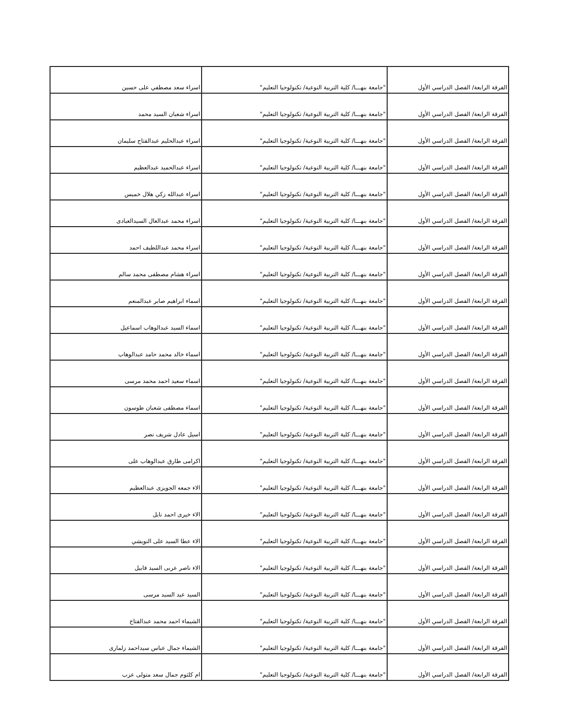| الفرقة الرابعة/ الفصل الدراسي الأول | "جامعة بنهـــا/ كلية التربية النوعية/ تكنولوجيا التعليم" | اسراء سعد مصطفي على حسين |
| الفرقة الرابعة/ الفصل الدراسي الأول | "جامعة بنهـــا/ كلية التربية النوعية/ تكنولوجيا التعليم" | اسراء شعبان السيد محمد |
| الفرقة الرابعة/ الفصل الدراسي الأول | "جامعة بنهـــا/ كلية التربية النوعية/ تكنولوجيا التعليم" | اسراء عبدالحليم عبدالفتاح سليمان |
| الفرقة الرابعة/ الفصل الدراسي الأول | "جامعة بنهـــا/ كلية التربية النوعية/ تكنولوجيا التعليم" | اسراء عبدالحميد عبدالعظيم |
| الفرقة الرابعة/ الفصل الدراسي الأول | "جامعة بنهـــا/ كلية التربية النوعية/ تكنولوجيا التعليم" | اسراء عبدالله زكي هلال خميس |
| الفرقة الرابعة/ الفصل الدراسي الأول | "جامعة بنهـــا/ كلية التربية النوعية/ تكنولوجيا التعليم" | اسراء محمد عبدالعال السيدالعبادى |
| الفرقة الرابعة/ الفصل الدراسي الأول | "جامعة بنهـــا/ كلية التربية النوعية/ تكنولوجيا التعليم" | اسراء محمد عبداللطيف احمد |
| الفرقة الرابعة/ الفصل الدراسي الأول | "جامعة بنهـــا/ كلية التربية النوعية/ تكنولوجيا التعليم" | اسراء هشام مصطفى محمد سالم |
| الفرقة الرابعة/ الفصل الدراسي الأول | "جامعة بنهـــا/ كلية التربية النوعية/ تكنولوجيا التعليم" | اسماء ابراهيم صابر عبدالمنعم |
| الفرقة الرابعة/ الفصل الدراسي الأول | "جامعة بنهـــا/ كلية التربية النوعية/ تكنولوجيا التعليم" | اسماء السيد عبدالوهاب اسماعيل |
| الفرقة الرابعة/ الفصل الدراسي الأول | "جامعة بنهـــا/ كلية التربية النوعية/ تكنولوجيا التعليم" | اسماء خالد محمد حامد عبدالوهاب |
| الفرقة الرابعة/ الفصل الدراسي الأول | "جامعة بنهـــا/ كلية التربية النوعية/ تكنولوجيا التعليم" | اسماء سعيد احمد محمد مرسى |
| الفرقة الرابعة/ الفصل الدراسي الأول | "جامعة بنهـــا/ كلية التربية النوعية/ تكنولوجيا التعليم" | اسماء مصطفى شعبان طوسون |
| الفرقة الرابعة/ الفصل الدراسي الأول | "جامعة بنهـــا/ كلية التربية النوعية/ تكنولوجيا التعليم" | اسيل عادل شريف نصر |
| الفرقة الرابعة/ الفصل الدراسي الأول | "جامعة بنهـــا/ كلية التربية النوعية/ تكنولوجيا التعليم" | اكرامى طارق عبدالوهاب على |
| الفرقة الرابعة/ الفصل الدراسي الأول | "جامعة بنهـــا/ كلية التربية النوعية/ تكنولوجيا التعليم" | الاء جمعه الجويزى عبدالعظيم |
| الفرقة الرابعة/ الفصل الدراسي الأول | "جامعة بنهـــا/ كلية التربية النوعية/ تكنولوجيا التعليم" | الاء خيرى احمد نايل |
| الفرقة الرابعة/ الفصل الدراسي الأول | "جامعة بنهـــا/ كلية التربية النوعية/ تكنولوجيا التعليم" | الاء عطا السيد على النويشي |
| الفرقة الرابعة/ الفصل الدراسي الأول | "جامعة بنهـــا/ كلية التربية النوعية/ تكنولوجيا التعليم" | الاء ناصر عربى السيد قابيل |
| الفرقة الرابعة/ الفصل الدراسي الأول | "جامعة بنهـــا/ كلية التربية النوعية/ تكنولوجيا التعليم" | السيد عيد السيد مرسى |
| الفرقة الرابعة/ الفصل الدراسي الأول | "جامعة بنهـــا/ كلية التربية النوعية/ تكنولوجيا التعليم" | الشيماء احمد محمد عبدالفتاح |
| الفرقة الرابعة/ الفصل الدراسي الأول | "جامعة بنهـــا/ كلية التربية النوعية/ تكنولوجيا التعليم" | الشيماء جمال عباس سيداحمد زلمارى |
| الفرقة الرابعة/ الفصل الدراسي الأول | "جامعة بنهـــا/ كلية التربية النوعية/ تكنولوجيا التعليم" | ام كلثوم جمال سعد متولى عزب |